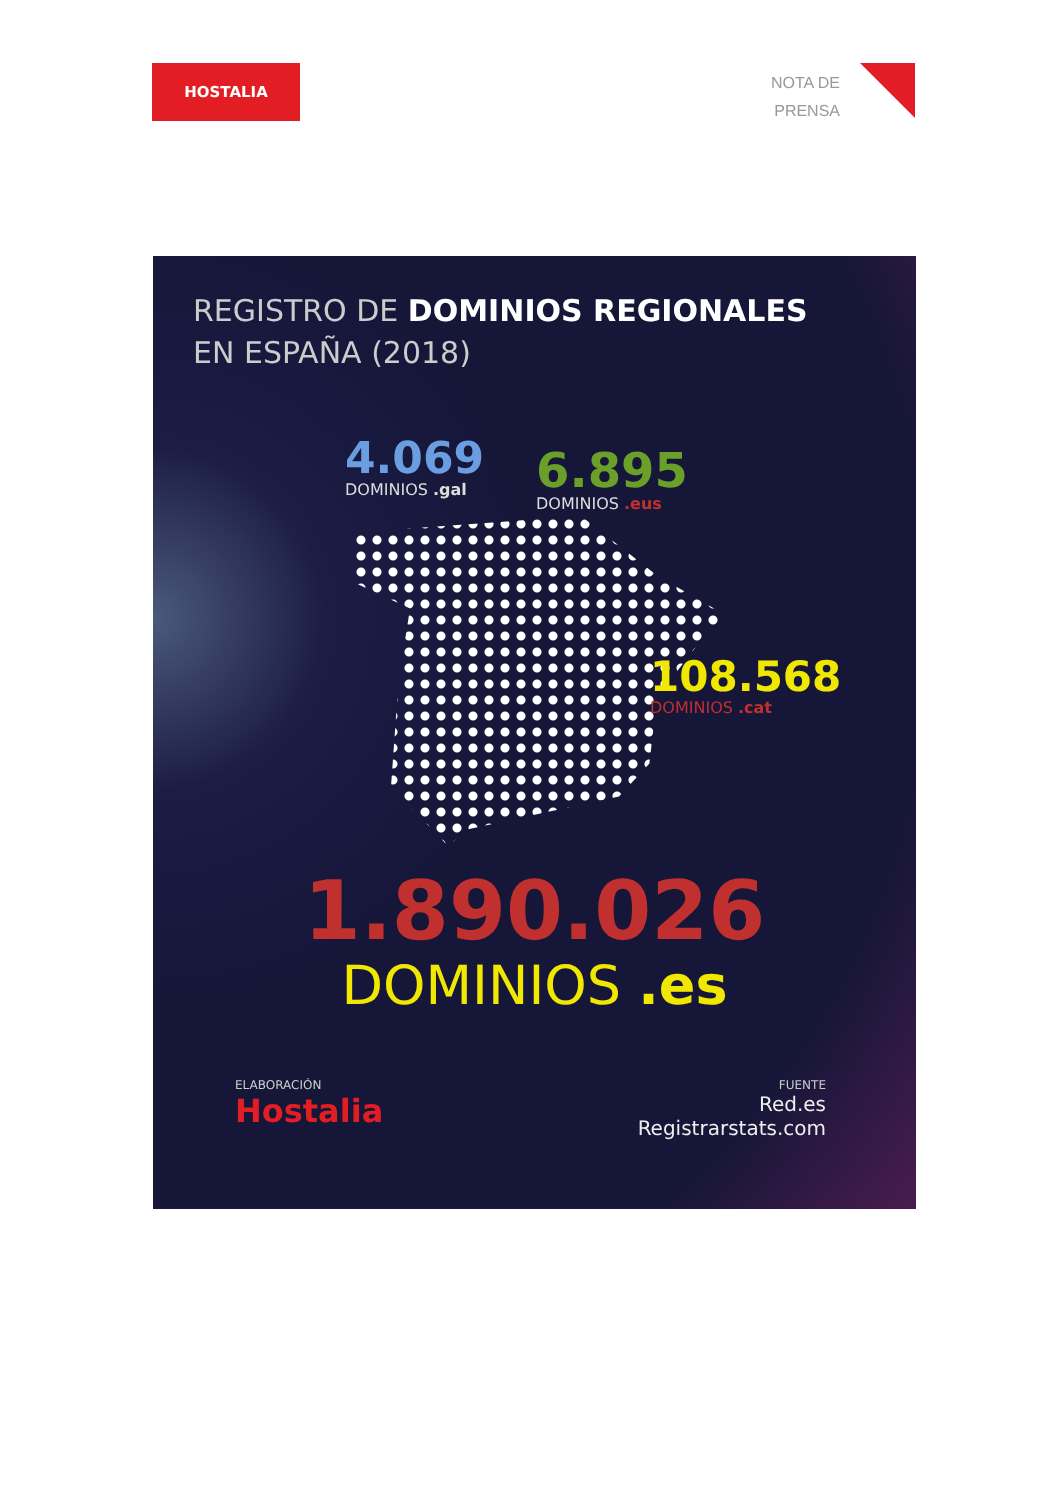HOSTALIA
NOTA DE
PRENSA
REGISTRO DE DOMINIOS REGIONALES
EN ESPAÑA (2018)
4.069
DOMINIOS .gal
6.895
DOMINIOS .eus
108.568
DOMINIOS .cat
1.890.026
DOMINIOS .es
ELABORACIÓN
Hostalia
FUENTE
Red.es
Registrarstats.com